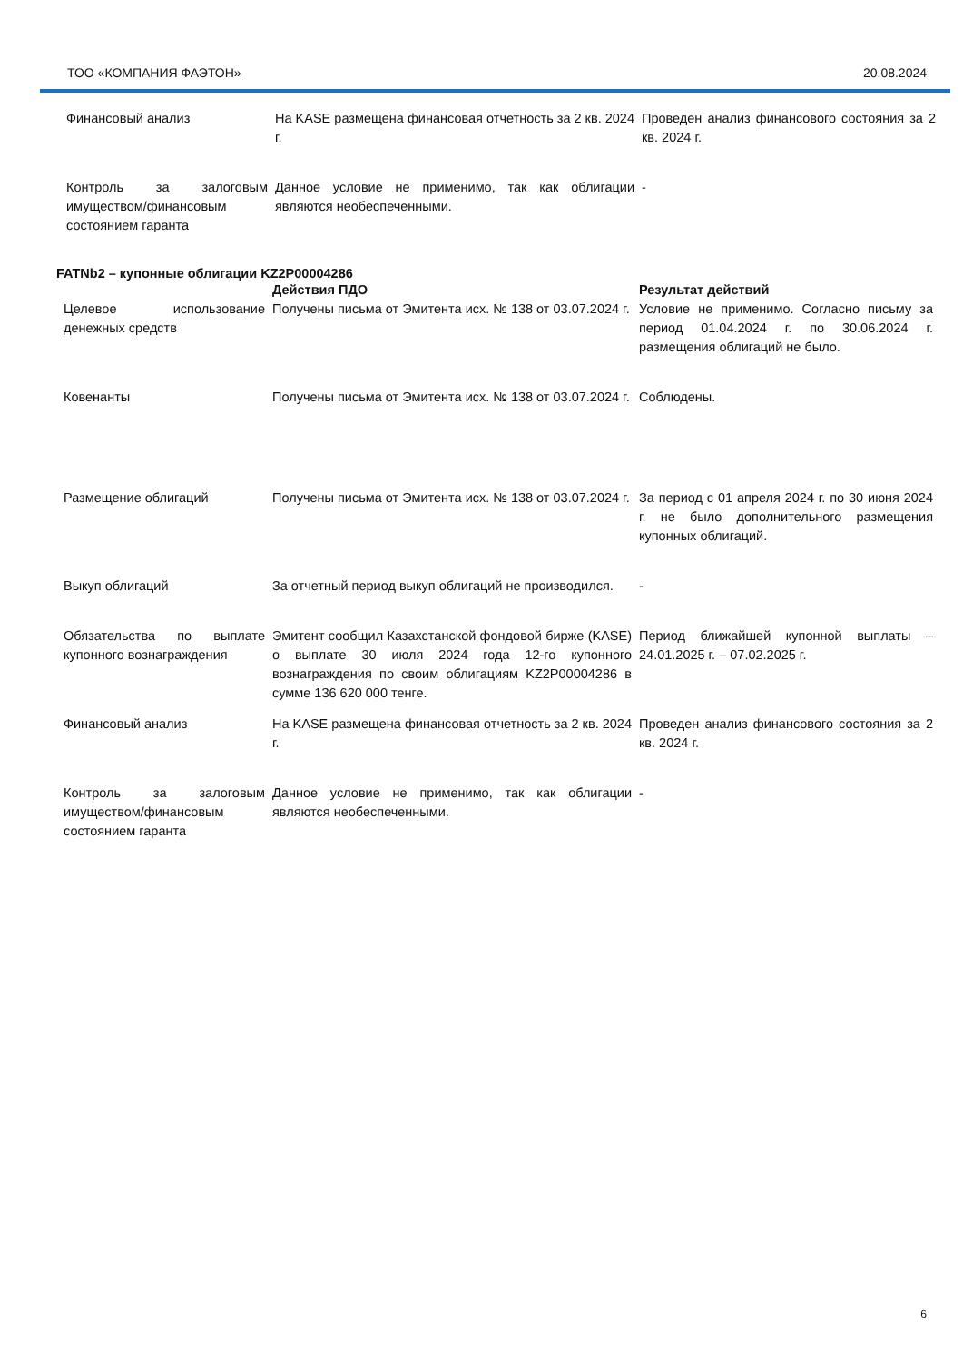ТОО «КОМПАНИЯ ФАЭТОН» 20.08.2024
| Финансовый анализ | На KASE размещена финансовая отчетность за 2 кв. 2024 г. | Проведен анализ финансового состояния за 2 кв. 2024 г. |
| Контроль за залоговым имуществом/финансовым состоянием гаранта | Данное условие не применимо, так как облигации являются необеспеченными. | - |
FATNb2 – купонные облигации KZ2P00004286
| | Действия ПДО | Результат действий |
| --- | --- | --- |
| Целевое использование денежных средств | Получены письма от Эмитента исх. № 138 от 03.07.2024 г. | Условие не применимо. Согласно письму за период 01.04.2024 г. по 30.06.2024 г. размещения облигаций не было. |
| Ковенанты | Получены письма от Эмитента исх. № 138 от 03.07.2024 г. | Соблюдены. |
| Размещение облигаций | Получены письма от Эмитента исх. № 138 от 03.07.2024 г. | За период с 01 апреля 2024 г. по 30 июня 2024 г. не было дополнительного размещения купонных облигаций. |
| Выкуп облигаций | За отчетный период выкуп облигаций не производился. | - |
| Обязательства по выплате купонного вознаграждения | Эмитент сообщил Казахстанской фондовой бирже (KASE) о выплате 30 июля 2024 года 12-го купонного вознаграждения по своим облигациям KZ2P00004286 в сумме 136 620 000 тенге. | Период ближайшей купонной выплаты – 24.01.2025 г. – 07.02.2025 г. |
| Финансовый анализ | На KASE размещена финансовая отчетность за 2 кв. 2024 г. | Проведен анализ финансового состояния за 2 кв. 2024 г. |
| Контроль за залоговым имуществом/финансовым состоянием гаранта | Данное условие не применимо, так как облигации являются необеспеченными. | - |
6